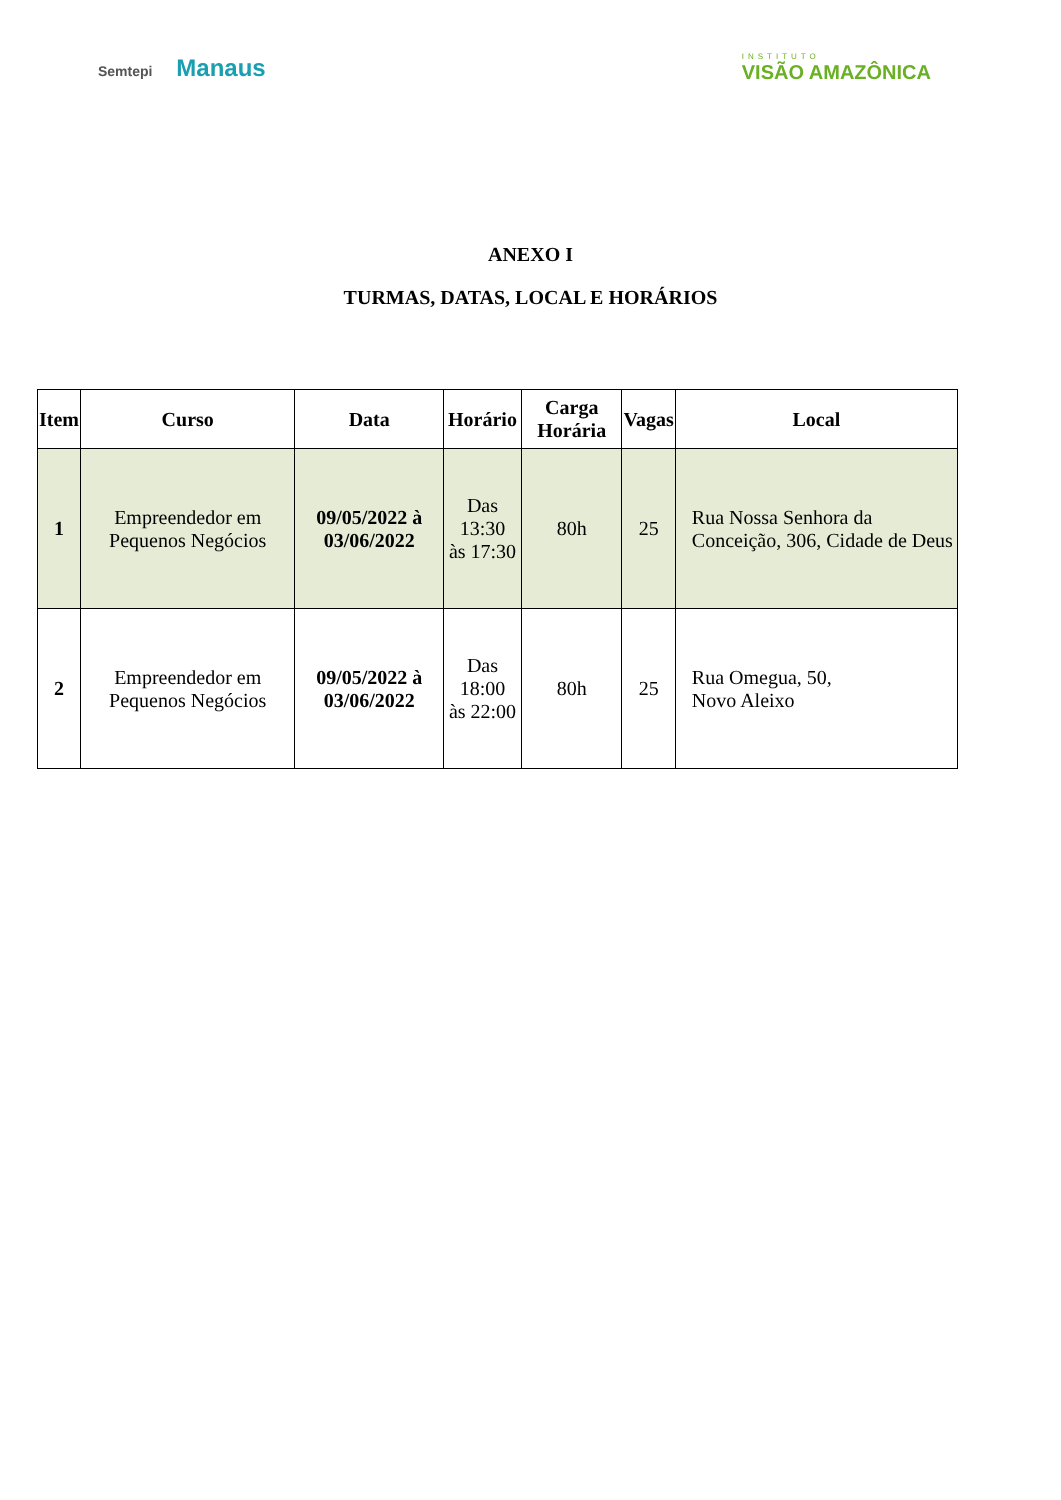Semtepi Manaus
INSTITUTO
VISÃO AMAZÔNICA
ANEXO I
TURMAS, DATAS, LOCAL E HORÁRIOS
| Item | Curso | Data | Horário | Carga Horária | Vagas | Local |
| --- | --- | --- | --- | --- | --- | --- |
| 1 | Empreendedor em Pequenos Negócios | 09/05/2022 à 03/06/2022 | Das 13:30 às 17:30 | 80h | 25 | Rua Nossa Senhora da Conceição, 306, Cidade de Deus |
| 2 | Empreendedor em Pequenos Negócios | 09/05/2022 à 03/06/2022 | Das 18:00 às 22:00 | 80h | 25 | Rua Omegua, 50, Novo Aleixo |